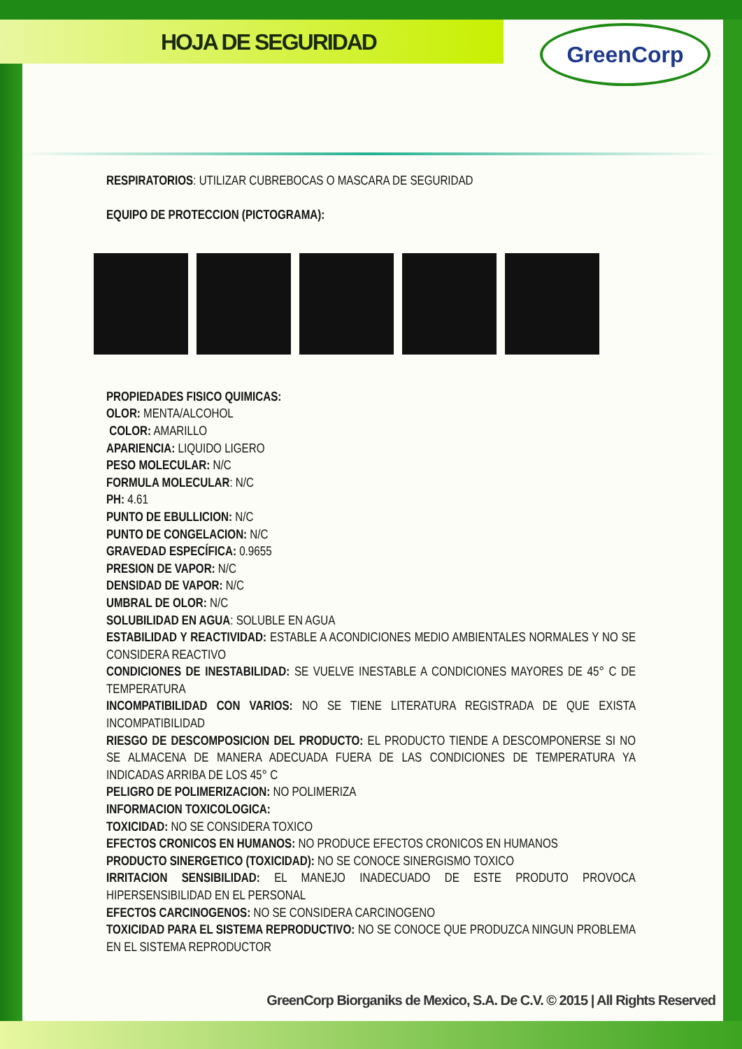HOJA DE SEGURIDAD GreenCorp
RESPIRATORIOS: UTILIZAR CUBREBOCAS O MASCARA DE SEGURIDAD
EQUIPO DE PROTECCION (PICTOGRAMA):
PROPIEDADES FISICO QUIMICAS:
OLOR: MENTA/ALCOHOL
COLOR: AMARILLO
APARIENCIA: LIQUIDO LIGERO
PESO MOLECULAR: N/C
FORMULA MOLECULAR: N/C
PH: 4.61
PUNTO DE EBULLICION: N/C
PUNTO DE CONGELACION: N/C
GRAVEDAD ESPECÍFICA: 0.9655
PRESION DE VAPOR: N/C
DENSIDAD DE VAPOR: N/C
UMBRAL DE OLOR: N/C
SOLUBILIDAD EN AGUA: SOLUBLE EN AGUA
ESTABILIDAD Y REACTIVIDAD: ESTABLE A ACONDICIONES MEDIO AMBIENTALES NORMALES Y NO SE CONSIDERA REACTIVO
CONDICIONES DE INESTABILIDAD: SE VUELVE INESTABLE A CONDICIONES MAYORES DE 45° C DE TEMPERATURA
INCOMPATIBILIDAD CON VARIOS: NO SE TIENE LITERATURA REGISTRADA DE QUE EXISTA INCOMPATIBILIDAD
RIESGO DE DESCOMPOSICION DEL PRODUCTO: EL PRODUCTO TIENDE A DESCOMPONERSE SI NO SE ALMACENA DE MANERA ADECUADA FUERA DE LAS CONDICIONES DE TEMPERATURA YA INDICADAS ARRIBA DE LOS 45° C
PELIGRO DE POLIMERIZACION: NO POLIMERIZA
INFORMACION TOXICOLOGICA:
TOXICIDAD: NO SE CONSIDERA TOXICO
EFECTOS CRONICOS EN HUMANOS: NO PRODUCE EFECTOS CRONICOS EN HUMANOS
PRODUCTO SINERGETICO (TOXICIDAD): NO SE CONOCE SINERGISMO TOXICO
IRRITACION SENSIBILIDAD: EL MANEJO INADECUADO DE ESTE PRODUTO PROVOCA HIPERSENSIBILIDAD EN EL PERSONAL
EFECTOS CARCINOGENOS: NO SE CONSIDERA CARCINOGENO
TOXICIDAD PARA EL SISTEMA REPRODUCTIVO: NO SE CONOCE QUE PRODUZCA NINGUN PROBLEMA EN EL SISTEMA REPRODUCTOR
GreenCorp Biorganiks de Mexico, S.A. De C.V. © 2015 | All Rights Reserved